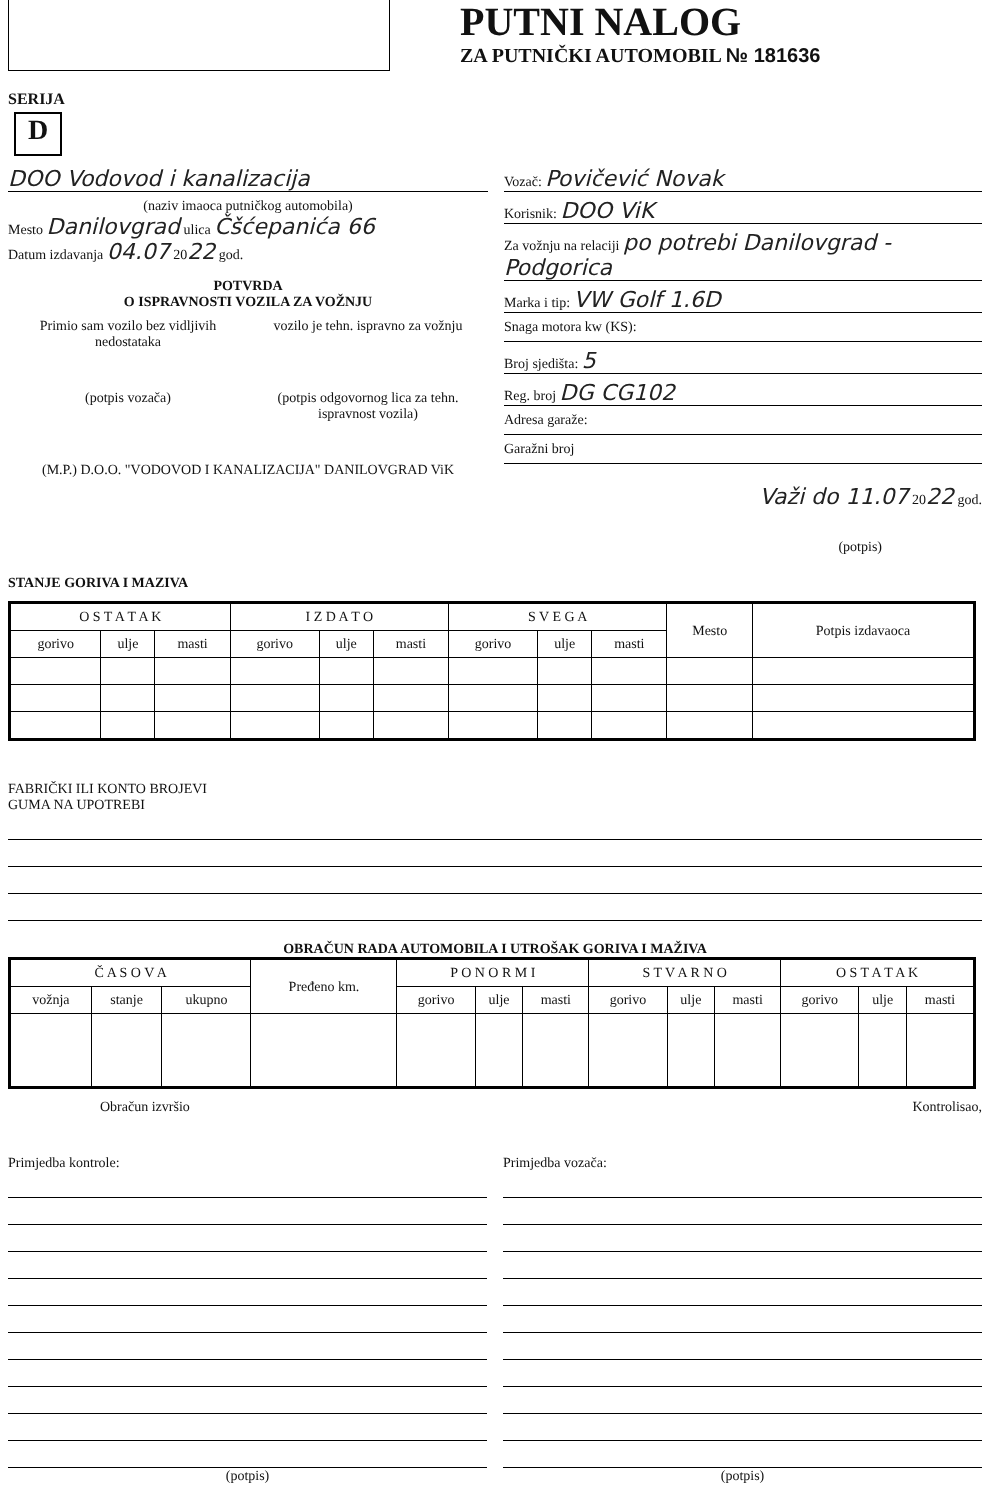PUTNI NALOG
ZA PUTNIČKI AUTOMOBIL № 181636
SERIJA
D
DOO Vodovod i kanalizacija
(naziv imaoca putničkog automobila)
Mesto Danilovgrad ulica Čšćepanića 66
Datum izdavanja 04.07 2022 god.
POTVRDA
O ISPRAVNOSTI VOZILA ZA VOŽNJU
Primio sam vozilo bez vidljivih nedostataka
vozilo je tehn. ispravno za vožnju
(potpis vozača) (potpis odgovornog lica za tehn. ispravnost vozila)
(M.P.) D.O.O. "VODOVOD I KANALIZACIJA" DANILOVGRAD ViK
Vozač: Povičević Novak
Korisnik: DOO ViK
Za vožnju na relaciji po potrebi Danilovgrad - Podgorica
Marka i tip: VW Golf 1.6D
Snaga motora kw (KS):
Broj sjedišta: 5
Reg. broj DG CG102
Adresa garaže:
Garažni broj
Važi do 11.07 2022 god.
(potpis)
STANJE GORIVA I MAZIVA
| O S T A T A K | | | I Z D A T O | | | S V E G A | | | Mesto | Potpis izdavaoca |
| --- | --- | --- | --- | --- | --- | --- | --- | --- | --- | --- |
| gorivo | ulje | masti | gorivo | ulje | masti | gorivo | ulje | masti | | |
FABRIČKI ILI KONTO BROJEVI
GUMA NA UPOTREBI
OBRAČUN RADA AUTOMOBILA I UTROŠAK GORIVA I MAŽIVA
| Č A S O V A | | | Pređeno km. | P O N O R M I | | | S T V A R N O | | | O S T A T A K | | |
| --- | --- | --- | --- | --- | --- | --- | --- | --- | --- | --- | --- | --- |
| vožnja | stanje | ukupno | | gorivo | ulje | masti | gorivo | ulje | masti | gorivo | ulje | masti |
Obračun izvršio Kontrolisao,
Primjedba kontrole:
(potpis)
Primjedba vozača:
(potpis)